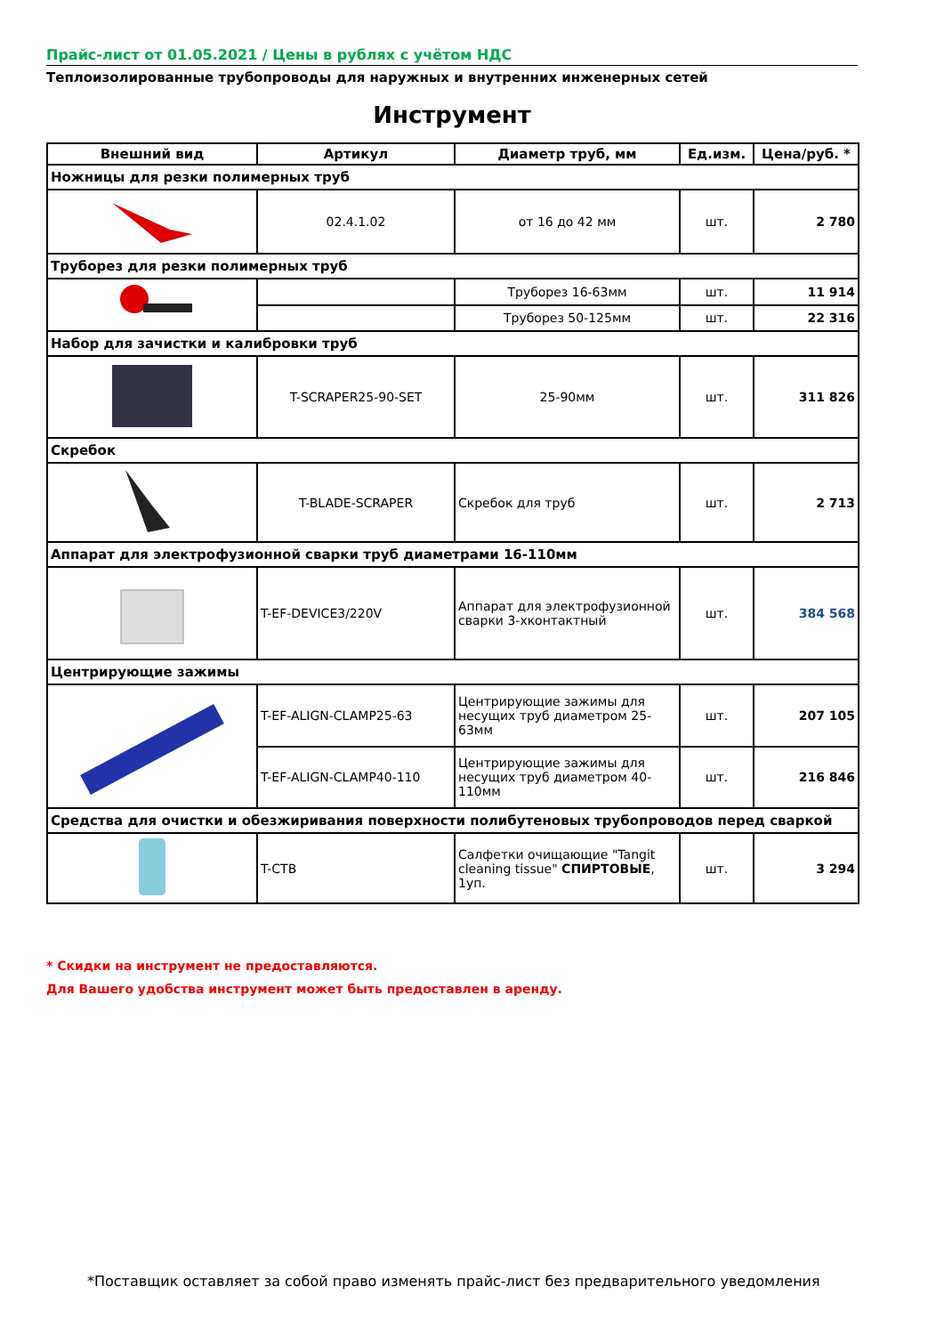Прайс-лист от 01.05.2021 / Цены в рублях с учётом НДС
Теплоизолированные трубопроводы для наружных и внутренних инженерных сетей
Инструмент
| Внешний вид | Артикул | Диаметр труб, мм | Ед.изм. | Цена/руб. * |
| --- | --- | --- | --- | --- |
| Ножницы для резки полимерных труб | | | | |
| | 02.4.1.02 | от 16 до 42 мм | шт. | 2 780 |
| Труборез для резки полимерных труб | | | | |
| | | Труборез 16-63мм | шт. | 11 914 |
| | | Труборез 50-125мм | шт. | 22 316 |
| Набор для зачистки и калибровки труб | | | | |
| | T-SCRAPER25-90-SET | 25-90мм | шт. | 311 826 |
| Скребок | | | | |
| | T-BLADE-SCRAPER | Скребок для труб | шт. | 2 713 |
| Аппарат для электрофузионной сварки труб диаметрами 16-110мм | | | | |
| | T-EF-DEVICE3/220V | Аппарат для электрофузионной сварки 3-хконтактный | шт. | 384 568 |
| Центрирующие зажимы | | | | |
| | T-EF-ALIGN-CLAMP25-63 | Центрирующие зажимы для несущих труб диаметром 25-63мм | шт. | 207 105 |
| | T-EF-ALIGN-CLAMP40-110 | Центрирующие зажимы для несущих труб диаметром 40-110мм | шт. | 216 846 |
| Средства для очистки и обезжиривания поверхности полибутеновых трубопроводов перед сваркой | | | | |
| | T-CTB | Салфетки очищающие "Tangit cleaning tissue" СПИРТОВЫЕ , 1уп. | шт. | 3 294 |
* Скидки на инструмент не предоставляются.
Для Вашего удобства инструмент может быть предоставлен в аренду.
*Поставщик оставляет за собой право изменять прайс-лист без предварительного уведомления